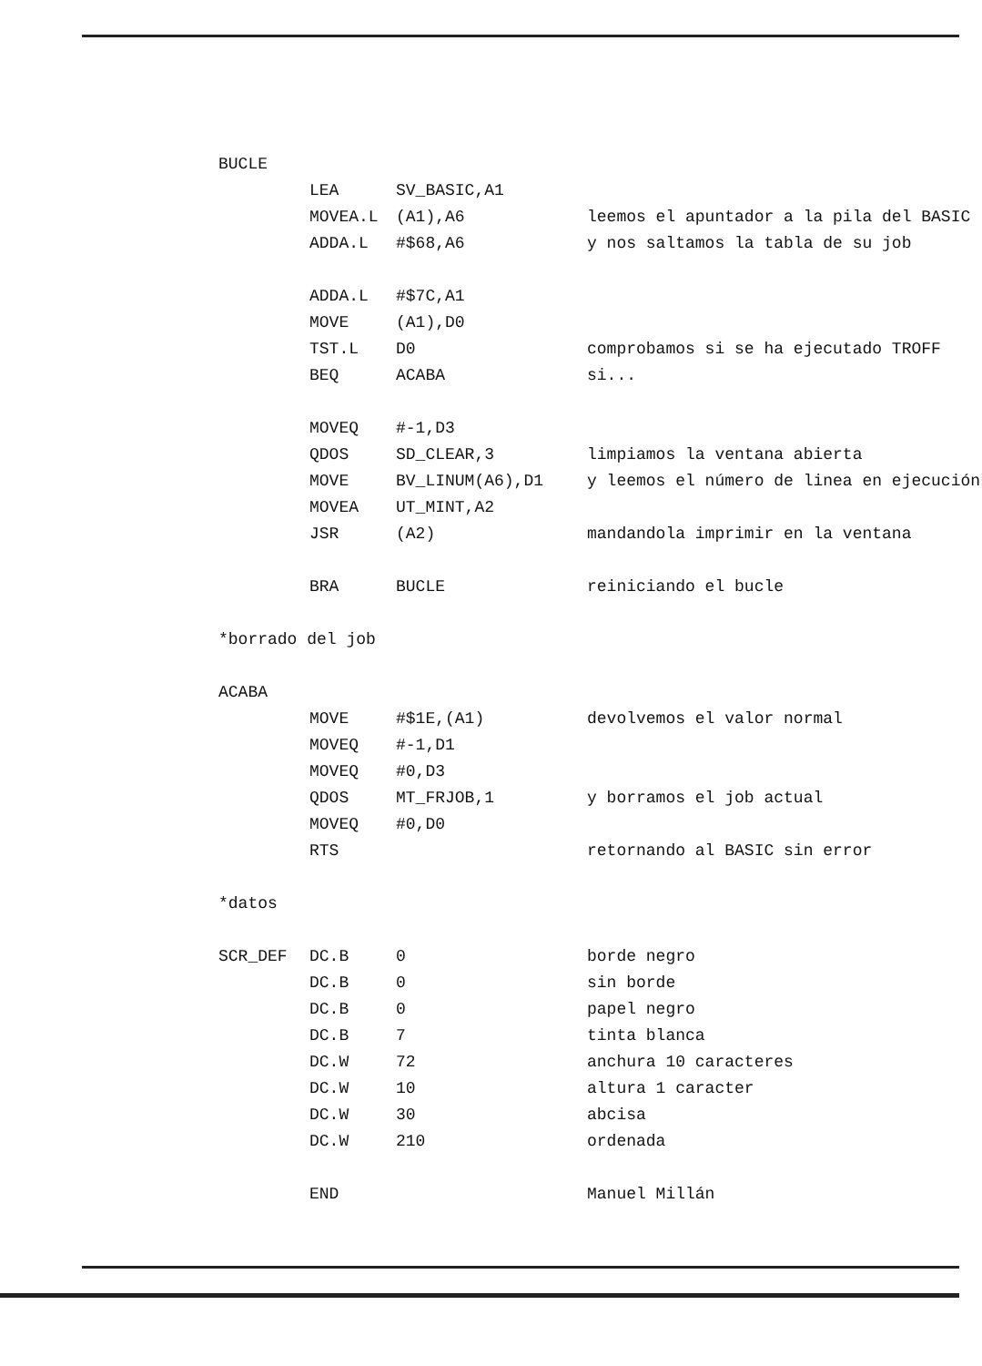| BUCLE | | | |
| | LEA | SV_BASIC,A1 | |
| | MOVEA.L | (A1),A6 | leemos el apuntador a la pila del BASIC |
| | ADDA.L | #$68,A6 | y nos saltamos la tabla de su job |
| | ADDA.L | #$7C,A1 | |
| | MOVE | (A1),D0 | |
| | TST.L | D0 | comprobamos si se ha ejecutado TROFF |
| | BEQ | ACABA | si... |
| | MOVEQ | #-1,D3 | |
| | QDOS | SD_CLEAR,3 | limpiamos la ventana abierta |
| | MOVE | BV_LINUM(A6),D1 | y leemos el número de linea en ejecución |
| | MOVEA | UT_MINT,A2 | |
| | JSR | (A2) | mandandola imprimir en la ventana |
| | BRA | BUCLE | reiniciando el bucle |
| *borrado del job | | | |
| ACABA | | | |
| | MOVE | #$1E,(A1) | devolvemos el valor normal |
| | MOVEQ | #-1,D1 | |
| | MOVEQ | #0,D3 | |
| | QDOS | MT_FRJOB,1 | y borramos el job actual |
| | MOVEQ | #0,D0 | |
| | RTS | | retornando al BASIC sin error |
| *datos | | | |
| SCR_DEF | DC.B | 0 | borde negro |
| | DC.B | 0 | sin borde |
| | DC.B | 0 | papel negro |
| | DC.B | 7 | tinta blanca |
| | DC.W | 72 | anchura 10 caracteres |
| | DC.W | 10 | altura 1 caracter |
| | DC.W | 30 | abcisa |
| | DC.W | 210 | ordenada |
| | END | | Manuel Millán |